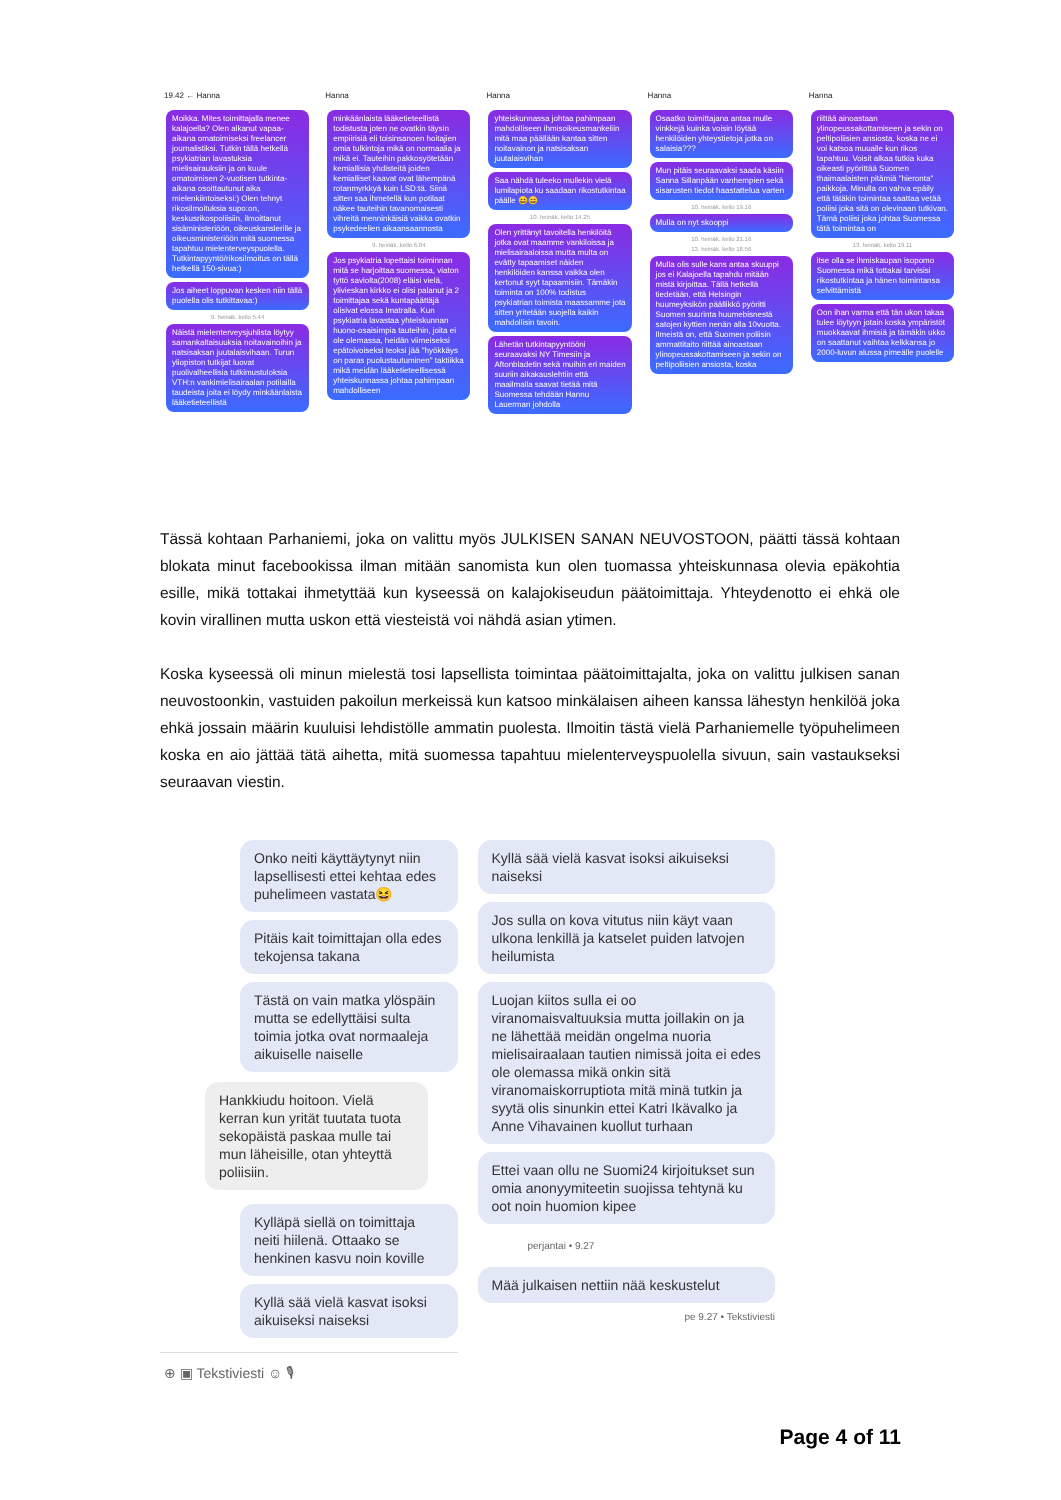19.42 ← Hanna
Moikka. Mites toimittajalla menee kalajoella? Olen alkanut vapaa-aikana omatoimiseksi freelancer journalistiksi. Tutkin tällä hetkellä psykiatrian lavastuksia mielisairauksiin ja on kuule omatoimisen 2-vuotisen tutkinta-aikana osoittautunut aika mielenkiintoiseksi:) Olen tehnyt rikosilmoituksia supo:on, keskusrikospoliisiin, ilmoittanut sisäministeriöön, oikeuskanslerille ja oikeusministeriöön mitä suomessa tapahtuu mielenterveyspuolella. Tutkintapyyntö/rikosilmoitus on tällä hetkellä 150-sivua:)
Jos aiheet loppuvan kesken niin tällä puolella olis tutkittavaa:)
9. heinäk. kello 5.44
Näistä mielenterveysjuhlista löytyy samankaltaisuuksia noitavainoihin ja natsisaksan juutalaisvihaan. Turun yliopiston tutkijat luovat puolivalheellisia tutkimustuloksia VTH:n vankimielisairaalan potilailla taudeista joita ei löydy minkäänlaista lääketieteellistä
Hanna
minkäänlaista lääketieteellistä todistusta joten ne ovatkin täysin empiirisiä eli toisinsanoen hoitajien omia tulkintoja mikä on normaalia ja mikä ei. Tauteihin pakkosyötetään kemiallisia yhdisteitä joiden kemialliset kaavat ovat lähempänä rotanmyrkkyä kuin LSD:tä. Siinä sitten saa ihmetellä kun potilaat näkee tauteihin tavanomaisesti vihreitä menninkäisiä vaikka ovatkin psykedeelien aikaansaannosta
9. heinäk. kello 6.04
Jos psykiatria lopettaisi toiminnan mitä se harjoittaa suomessa, viaton tyttö saviolta(2008) eläisi vielä, ylivieskan kirkko ei olisi palanut ja 2 toimittajaa sekä kuntapäättäjä olisivat elossa Imatralla. Kun psykiatria lavastaa yhteiskunnan huono-osaisimpia tauteihin, joita ei ole olemassa, heidän viimeiseksi epätoivoiseksi teoksi jää "hyökkäys on paras puolustautuminen" taktiikka mikä meidän lääketieteellisessä yhteiskunnassa johtaa pahimpaan mahdolliseen
Hanna
yhteiskunnassa johtaa pahimpaan mahdolliseen ihmisoikeusmankeliin mitä maa päällään kantaa sitten noitavainon ja natsisaksan juutalaisvihan
Saa nähdä tuleeko mullekin vielä lumilapiota ku saadaan rikostutkintaa päälle 😄😄
10. heinäk. kello 14.25
Olen yrittänyt tavoitella henkilöitä jotka ovat maamme vankiloissa ja mielisairaaloissa mutta multa on evätty tapaamiset näiden henkilöiden kanssa vaikka olen kertonut syyt tapaamisiin. Tämäkin toiminta on 100% todistus psykiatrian toimista maassamme jota sitten yritetään suojella kaikin mahdollisin tavoin.
Lähetän tutkintapyyntööni seuraavaksi NY Timesiin ja Aftonbladetin sekä muihin eri maiden suuriin aikakauslehtiin että maailmalla saavat tietää mitä Suomessa tehdään Hannu Lauerman johdolla
Hanna
Osaatko toimittajana antaa mulle vinkkejä kuinka voisin löytää henkilöiden yhteystietoja jotka on salaisia???
Mun pitäis seuraavaksi saada käsiin Sanna Sillanpään vanhempien sekä sisarusten tiedot haastattelua varten
10. heinäk. kello 19.16
Mulla on nyt skooppi
10. heinäk. kello 21.16
13. heinäk. kello 18.56
Mulla olis sulle kans antaa skuuppi jos ei Kalajoella tapahdu mitään mistä kirjoittaa. Tällä hetkellä tiedetään, että Helsingin huumeyksikön päällikkö pyöritti Suomen suurinta huumebisnestä satojen kyttien nenän alla 10vuotta. Ilmeistä on, että Suomen poliisin ammattitaito riittää ainoastaan ylinopeussakottamiseen ja sekin on peltipoliisien ansiosta, koska
Hanna
riittää ainoastaan ylinopeussakottamiseen ja sekin on peltipoliisien ansiosta, koska ne ei voi katsoa muualle kun rikos tapahtuu. Voisit alkaa tutkia kuka oikeasti pyörittää Suomen thaimaalaisten pitämiä "hieronta" paikkoja. Minulla on vahva epäily että tätäkin toimintaa saattaa vetää poliisi joka sitä on olevinaan tutkivan. Tämä poliisi joka johtaa Suomessa tätä toimintaa on
13. heinäk. kello 19.11
itse olla se ihmiskaupan isopomo Suomessa mikä tottakai tarvisisi rikostutkintaa ja hänen toimintansa selvittämistä
Oon ihan varma että tän ukon takaa tulee löytyyn jotain koska ympäristöt muokkaavat ihmisiä ja tämäkin ukko on saattanut vaihtaa kelkkansa jo 2000-luvun alussa pimeälle puolelle
Tässä kohtaan Parhaniemi, joka on valittu myös JULKISEN SANAN NEUVOSTOON, päätti tässä kohtaan blokata minut facebookissa ilman mitään sanomista kun olen tuomassa yhteiskunnasa olevia epäkohtia esille, mikä tottakai ihmetyttää kun kyseessä on kalajokiseudun päätoimittaja. Yhteydenotto ei ehkä ole kovin virallinen mutta uskon että viesteistä voi nähdä asian ytimen.
Koska kyseessä oli minun mielestä tosi lapsellista toimintaa päätoimittajalta, joka on valittu julkisen sanan neuvostoonkin, vastuiden pakoilun merkeissä kun katsoo minkälaisen aiheen kanssa lähestyn henkilöä joka ehkä jossain määrin kuuluisi lehdistölle ammatin puolesta. Ilmoitin tästä vielä Parhaniemelle työpuhelimeen koska en aio jättää tätä aihetta, mitä suomessa tapahtuu mielenterveyspuolella sivuun, sain vastaukseksi seuraavan viestin.
Onko neiti käyttäytynyt niin lapsellisesti ettei kehtaa edes puhelimeen vastata😆
Pitäis kait toimittajan olla edes tekojensa takana
Tästä on vain matka ylöspäin mutta se edellyttäisi sulta toimia jotka ovat normaaleja aikuiselle naiselle
Hankkiudu hoitoon. Vielä kerran kun yrität tuutata tuota sekopäistä paskaa mulle tai mun läheisille, otan yhteyttä poliisiin.
Kylläpä siellä on toimittaja neiti hiilenä. Ottaako se henkinen kasvu noin koville
Kyllä sää vielä kasvat isoksi aikuiseksi naiseksi
⊕ ▣ Tekstiviesti ☺ 🎙
Kyllä sää vielä kasvat isoksi aikuiseksi naiseksi
Jos sulla on kova vitutus niin käyt vaan ulkona lenkillä ja katselet puiden latvojen heilumista
Luojan kiitos sulla ei oo viranomaisvaltuuksia mutta joillakin on ja ne lähettää meidän ongelma nuoria mielisairaalaan tautien nimissä joita ei edes ole olemassa mikä onkin sitä viranomaiskorruptiota mitä minä tutkin ja syytä olis sinunkin ettei Katri Ikävalko ja Anne Vihavainen kuollut turhaan
Ettei vaan ollu ne Suomi24 kirjoitukset sun omia anonyymiteetin suojissa tehtynä ku oot noin huomion kipee
perjantai • 9.27
Mää julkaisen nettiin nää keskustelut
pe 9.27 • Tekstiviesti
Page 4 of 11